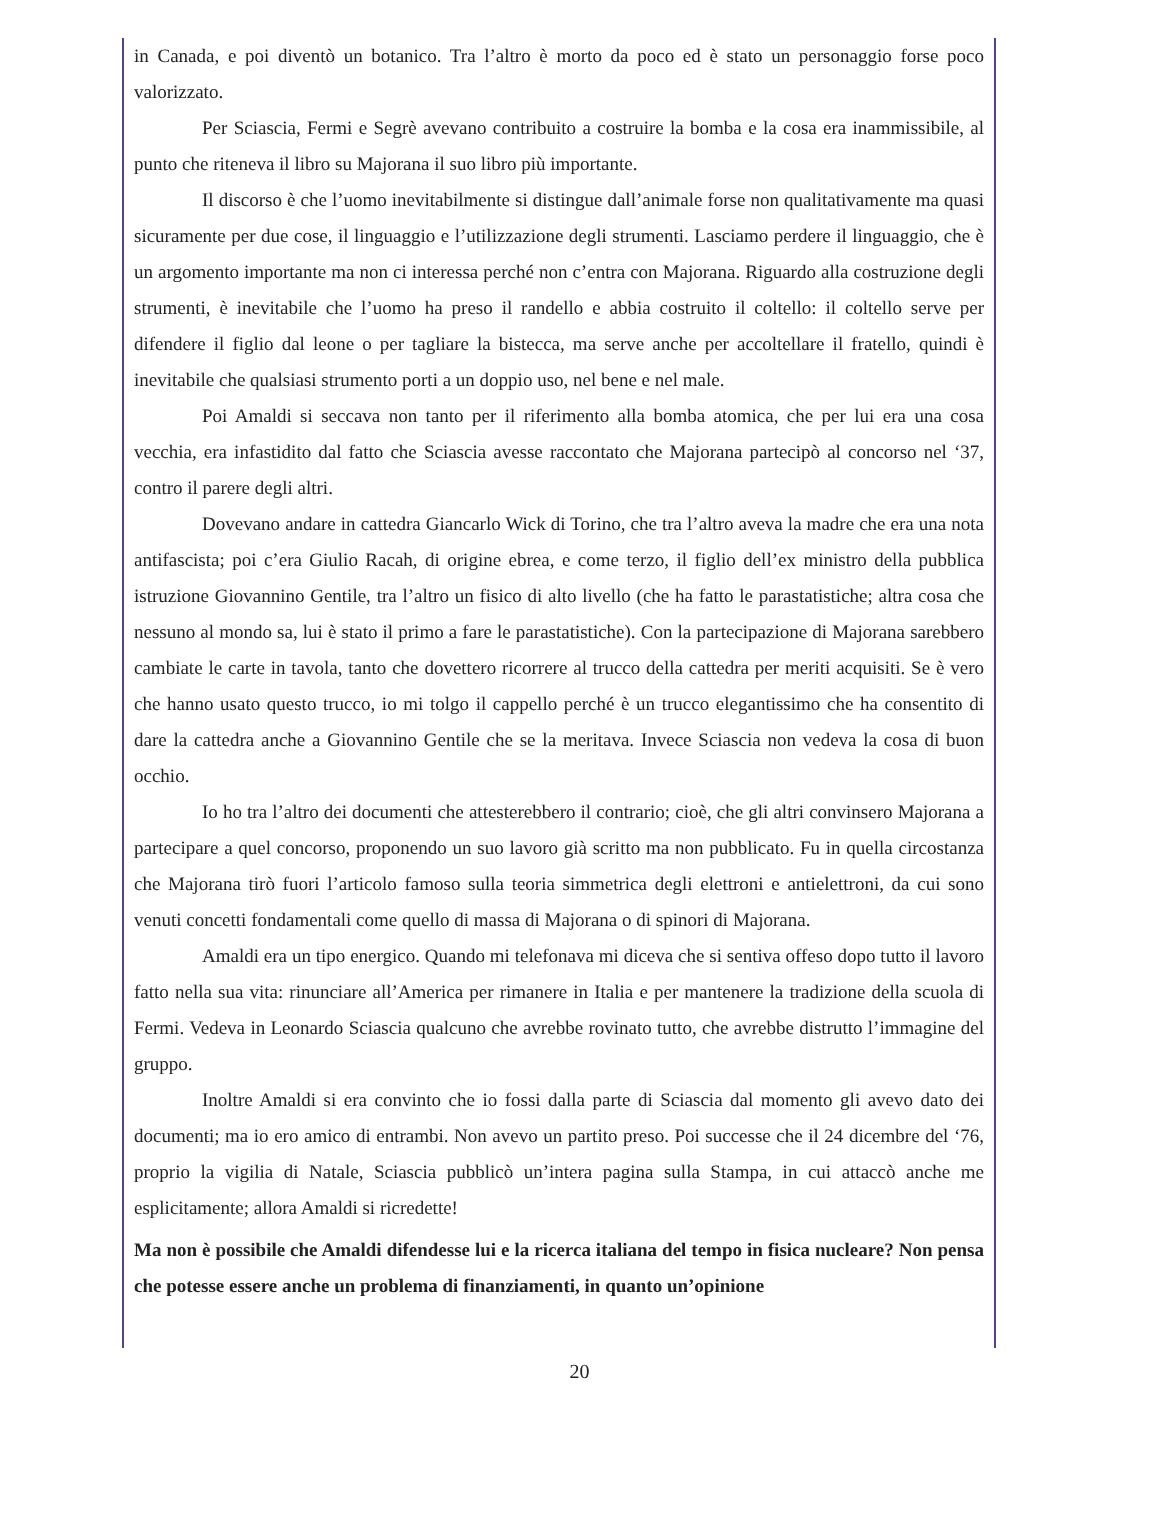in Canada, e poi diventò un botanico. Tra l’altro è morto da poco ed è stato un personaggio forse poco valorizzato.
Per Sciascia, Fermi e Segrè avevano contribuito a costruire la bomba e la cosa era inammissibile, al punto che riteneva il libro su Majorana il suo libro più importante.
Il discorso è che l’uomo inevitabilmente si distingue dall’animale forse non qualitativamente ma quasi sicuramente per due cose, il linguaggio e l’utilizzazione degli strumenti. Lasciamo perdere il linguaggio, che è un argomento importante ma non ci interessa perché non c’entra con Majorana. Riguardo alla costruzione degli strumenti, è inevitabile che l’uomo ha preso il randello e abbia costruito il coltello: il coltello serve per difendere il figlio dal leone o per tagliare la bistecca, ma serve anche per accoltellare il fratello, quindi è inevitabile che qualsiasi strumento porti a un doppio uso, nel bene e nel male.
Poi Amaldi si seccava non tanto per il riferimento alla bomba atomica, che per lui era una cosa vecchia, era infastidito dal fatto che Sciascia avesse raccontato che Majorana partecipò al concorso nel ‘37, contro il parere degli altri.
Dovevano andare in cattedra Giancarlo Wick di Torino, che tra l’altro aveva la madre che era una nota antifascista; poi c’era Giulio Racah, di origine ebrea, e come terzo, il figlio dell’ex ministro della pubblica istruzione Giovannino Gentile, tra l’altro un fisico di alto livello (che ha fatto le parastatistiche; altra cosa che nessuno al mondo sa, lui è stato il primo a fare le parastatistiche). Con la partecipazione di Majorana sarebbero cambiate le carte in tavola, tanto che dovettero ricorrere al trucco della cattedra per meriti acquisiti. Se è vero che hanno usato questo trucco, io mi tolgo il cappello perché è un trucco elegantissimo che ha consentito di dare la cattedra anche a Giovannino Gentile che se la meritava. Invece Sciascia non vedeva la cosa di buon occhio.
Io ho tra l’altro dei documenti che attesterebbero il contrario; cioè, che gli altri convinsero Majorana a partecipare a quel concorso, proponendo un suo lavoro già scritto ma non pubblicato. Fu in quella circostanza che Majorana tirò fuori l’articolo famoso sulla teoria simmetrica degli elettroni e antielettroni, da cui sono venuti concetti fondamentali come quello di massa di Majorana o di spinori di Majorana.
Amaldi era un tipo energico. Quando mi telefonava mi diceva che si sentiva offeso dopo tutto il lavoro fatto nella sua vita: rinunciare all’America per rimanere in Italia e per mantenere la tradizione della scuola di Fermi. Vedeva in Leonardo Sciascia qualcuno che avrebbe rovinato tutto, che avrebbe distrutto l’immagine del gruppo.
Inoltre Amaldi si era convinto che io fossi dalla parte di Sciascia dal momento gli avevo dato dei documenti; ma io ero amico di entrambi. Non avevo un partito preso. Poi successe che il 24 dicembre del ‘76, proprio la vigilia di Natale, Sciascia pubblicò un’intera pagina sulla Stampa, in cui attaccò anche me esplicitamente; allora Amaldi si ricredette!
Ma non è possibile che Amaldi difendesse lui e la ricerca italiana del tempo in fisica nucleare? Non pensa che potesse essere anche un problema di finanziamenti, in quanto un’opinione
20